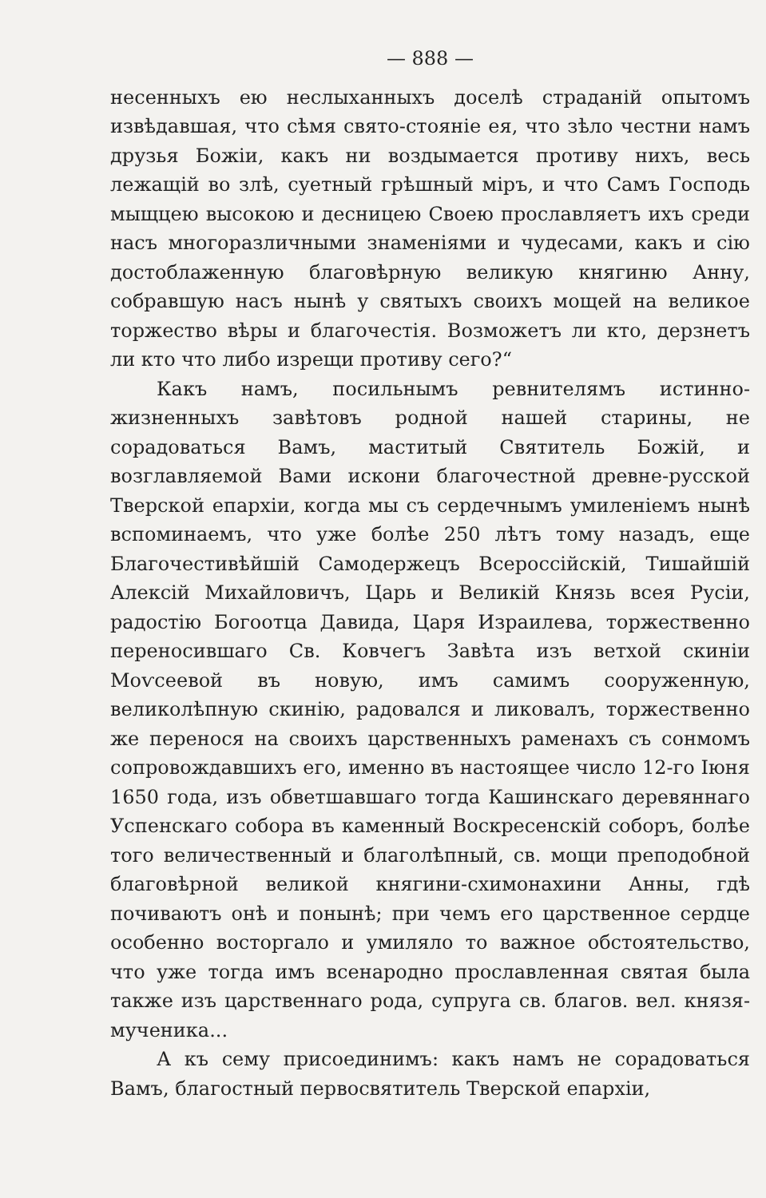— 888 —
несенныхъ ею неслыханныхъ доселѣ страданій опытомъ извѣдавшая, что сѣмя свято-стояніе ея, что зѣло честни намъ друзья Божіи, какъ ни воздымается противу нихъ, весь лежащій во злѣ, суетный грѣшный міръ, и что Самъ Господь мыщцею высокою и десницею Своею прославляетъ ихъ среди насъ многоразличными знаменіями и чудесами, какъ и сію достоблаженную благовѣрную великую княгиню Анну, собравшую насъ нынѣ у святыхъ своихъ мощей на великое торжество вѣры и благочестія. Возможетъ ли кто, дерзнетъ ли кто что либо изрещи противу сего?“
Какъ намъ, посильнымъ ревнителямъ истинно-жизненныхъ завѣтовъ родной нашей старины, не сорадоваться Вамъ, маститый Святитель Божій, и возглавляемой Вами искони благочестной древне-русской Тверской епархіи, когда мы съ сердечнымъ умиленіемъ нынѣ вспоминаемъ, что уже болѣе 250 лѣтъ тому назадъ, еще Благочестивѣйшій Самодержецъ Всероссійскій, Тишайшій Алексій Михайловичъ, Царь и Великій Князь всея Русіи, радостію Богоотца Давида, Царя Израилева, торжественно переносившаго Св. Ковчегъ Завѣта изъ ветхой скиніи Моѵсеевой въ новую, имъ самимъ сооруженную, великолѣпную скинію, радовался и ликовалъ, торжественно же перенося на своихъ царственныхъ раменахъ съ сонмомъ сопровождавшихъ его, именно въ настоящее число 12-го Іюня 1650 года, изъ обветшавшаго тогда Кашинскаго деревяннаго Успенскаго собора въ каменный Воскресенскій соборъ, болѣе того величественный и благолѣпный, св. мощи преподобной благовѣрной великой княгини-схимонахини Анны, гдѣ почиваютъ онѣ и понынѣ; при чемъ его царственное сердце особенно восторгало и умиляло то важное обстоятельство, что уже тогда имъ всенародно прославленная святая была также изъ царственнаго рода, супруга св. благов. вел. князя-мученика...
А къ сему присоединимъ: какъ намъ не сорадоваться Вамъ, благостный первосвятитель Тверской епархіи,